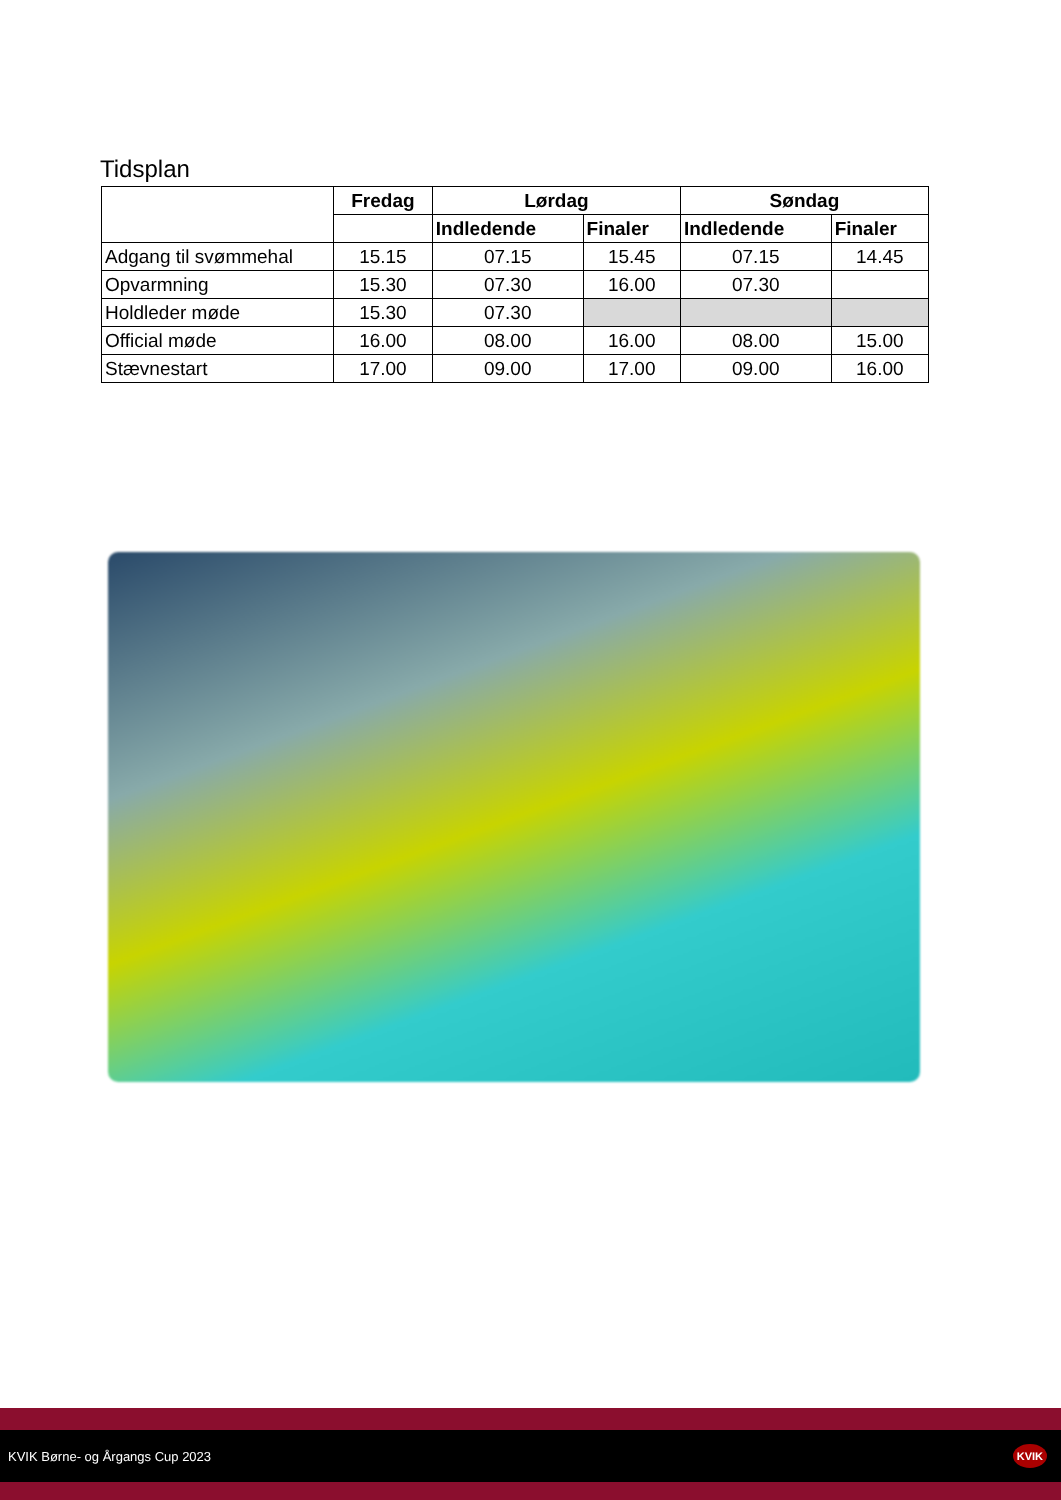Tidsplan
| | Fredag | Lørdag | | Søndag | |
| | | Indledende | Finaler | Indledende | Finaler |
| Adgang til svømmehal | 15.15 | 07.15 | 15.45 | 07.15 | 14.45 |
| Opvarmning | 15.30 | 07.30 | 16.00 | 07.30 | |
| Holdleder møde | 15.30 | 07.30 | | | |
| Official møde | 16.00 | 08.00 | 16.00 | 08.00 | 15.00 |
| Stævnestart | 17.00 | 09.00 | 17.00 | 09.00 | 16.00 |
KVIK Børne- og Årgangs Cup 2023 KVIK